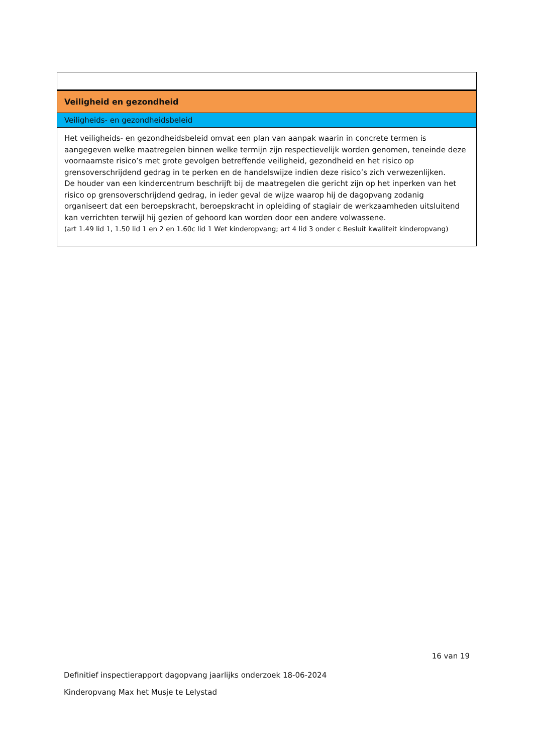| Veiligheid en gezondheid |
| Veiligheids- en gezondheidsbeleid |
| Het veiligheids- en gezondheidsbeleid omvat een plan van aanpak waarin in concrete termen is aangegeven welke maatregelen binnen welke termijn zijn respectievelijk worden genomen, teneinde deze voornaamste risico’s met grote gevolgen betreffende veiligheid, gezondheid en het risico op grensoverschrijdend gedrag in te perken en de handelswijze indien deze risico’s zich verwezenlijken. De houder van een kindercentrum beschrijft bij de maatregelen die gericht zijn op het inperken van het risico op grensoverschrijdend gedrag, in ieder geval de wijze waarop hij de dagopvang zodanig organiseert dat een beroepskracht, beroepskracht in opleiding of stagiair de werkzaamheden uitsluitend kan verrichten terwijl hij gezien of gehoord kan worden door een andere volwassene. (art 1.49 lid 1, 1.50 lid 1 en 2 en 1.60c lid 1 Wet kinderopvang; art 4 lid 3 onder c Besluit kwaliteit kinderopvang) |
16 van 19
Definitief inspectierapport dagopvang jaarlijks onderzoek 18-06-2024
Kinderopvang Max het Musje te Lelystad